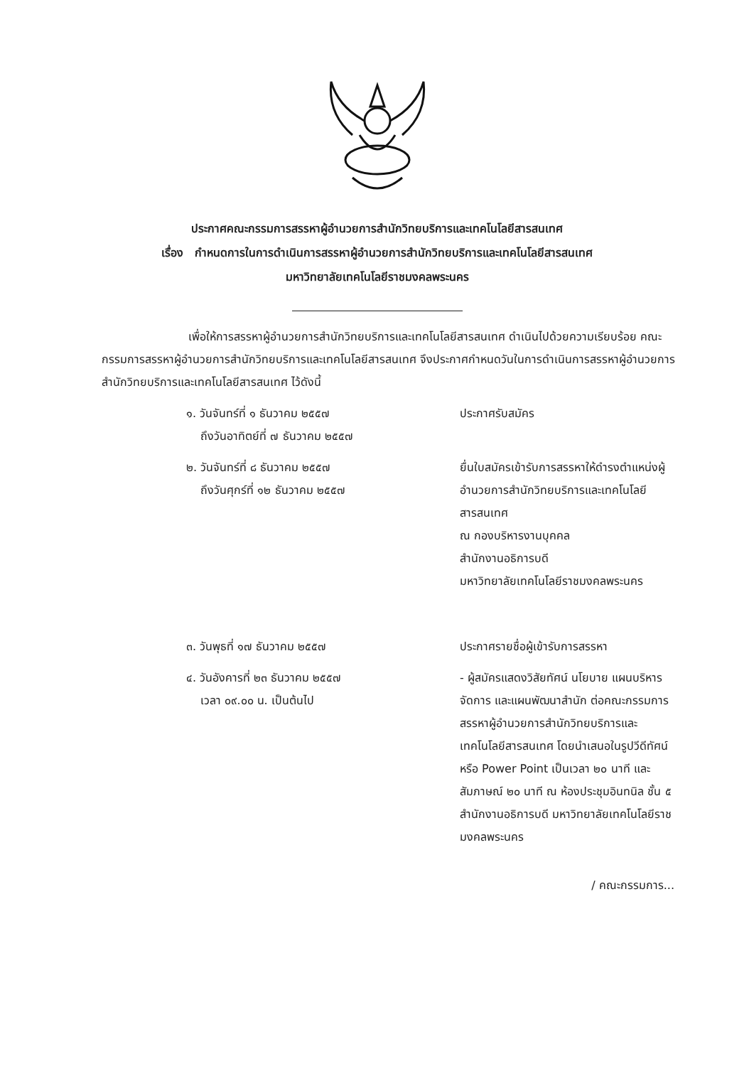ประกาศคณะกรรมการสรรหาผู้อำนวยการสำนักวิทยบริการและเทคโนโลยีสารสนเทศ
เรื่อง กำหนดการในการดำเนินการสรรหาผู้อำนวยการสำนักวิทยบริการและเทคโนโลยีสารสนเทศ
มหาวิทยาลัยเทคโนโลยีราชมงคลพระนคร
เพื่อให้การสรรหาผู้อำนวยการสำนักวิทยบริการและเทคโนโลยีสารสนเทศ ดำเนินไปด้วยความเรียบร้อย คณะกรรมการสรรหาผู้อำนวยการสำนักวิทยบริการและเทคโนโลยีสารสนเทศ จึงประกาศกำหนดวันในการดำเนินการสรรหาผู้อำนวยการสำนักวิทยบริการและเทคโนโลยีสารสนเทศ ไว้ดังนี้
๑. วันจันทร์ที่ ๑ ธันวาคม ๒๕๕๗
ถึงวันอาทิตย์ที่ ๗ ธันวาคม ๒๕๕๗
ประกาศรับสมัคร
๒. วันจันทร์ที่ ๘ ธันวาคม ๒๕๕๗
ถึงวันศุกร์ที่ ๑๒ ธันวาคม ๒๕๕๗
ยื่นใบสมัครเข้ารับการสรรหาให้ดำรงตำแหน่งผู้อำนวยการสำนักวิทยบริการและเทคโนโลยีสารสนเทศ
ณ กองบริหารงานบุคคล
สำนักงานอธิการบดี
มหาวิทยาลัยเทคโนโลยีราชมงคลพระนคร
๓. วันพุธที่ ๑๗ ธันวาคม ๒๕๕๗ ประกาศรายชื่อผู้เข้ารับการสรรหา
๔. วันอังคารที่ ๒๓ ธันวาคม ๒๕๕๗
เวลา ๐๙.๐๐ น. เป็นต้นไป
- ผู้สมัครแสดงวิสัยทัศน์ นโยบาย แผนบริหารจัดการ และแผนพัฒนาสำนัก ต่อคณะกรรมการสรรหาผู้อำนวยการสำนักวิทยบริการและเทคโนโลยีสารสนเทศ โดยนำเสนอในรูปวีดีทัศน์ หรือ Power Point เป็นเวลา ๒๐ นาที และสัมภาษณ์ ๒๐ นาที ณ ห้องประชุมอินทนิล ชั้น ๕ สำนักงานอธิการบดี มหาวิทยาลัยเทคโนโลยีราชมงคลพระนคร
/ คณะกรรมการ...